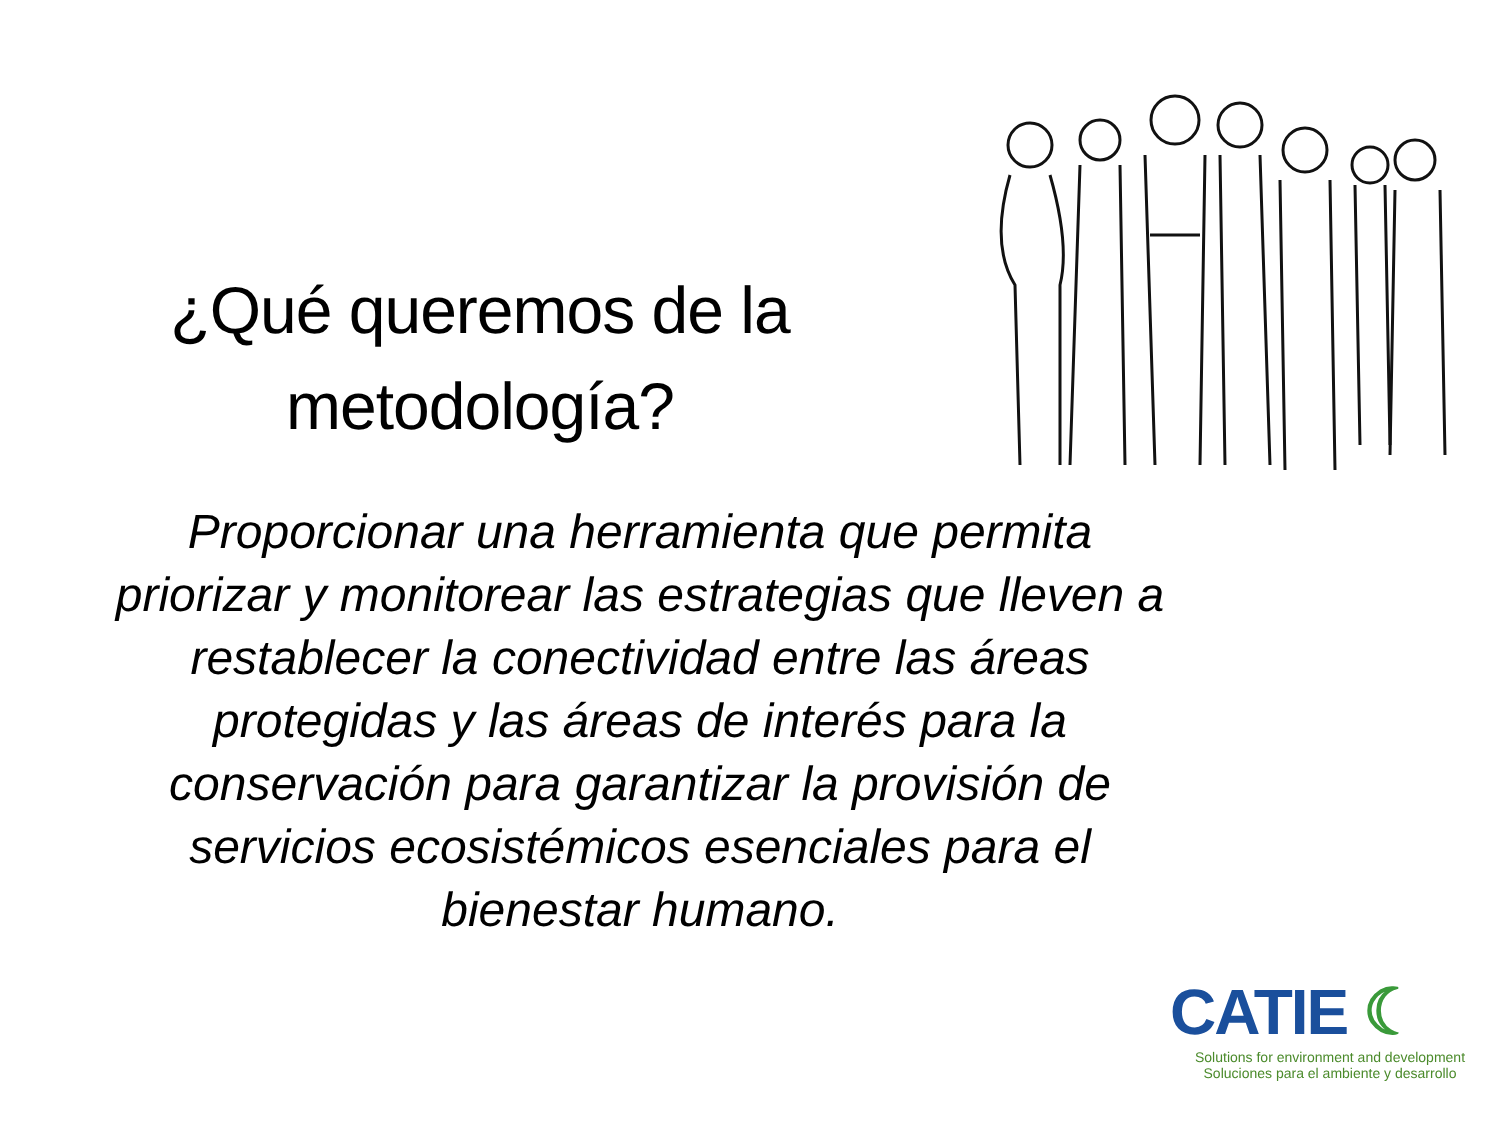¿Qué queremos de la
metodología?
Proporcionar una herramienta que permita priorizar y monitorear las estrategias que lleven a restablecer la conectividad entre las áreas protegidas y las áreas de interés para la conservación para garantizar la provisión de servicios ecosistémicos esenciales para el bienestar humano.
CATIE ☾
Solutions for environment and development
Soluciones para el ambiente y desarrollo